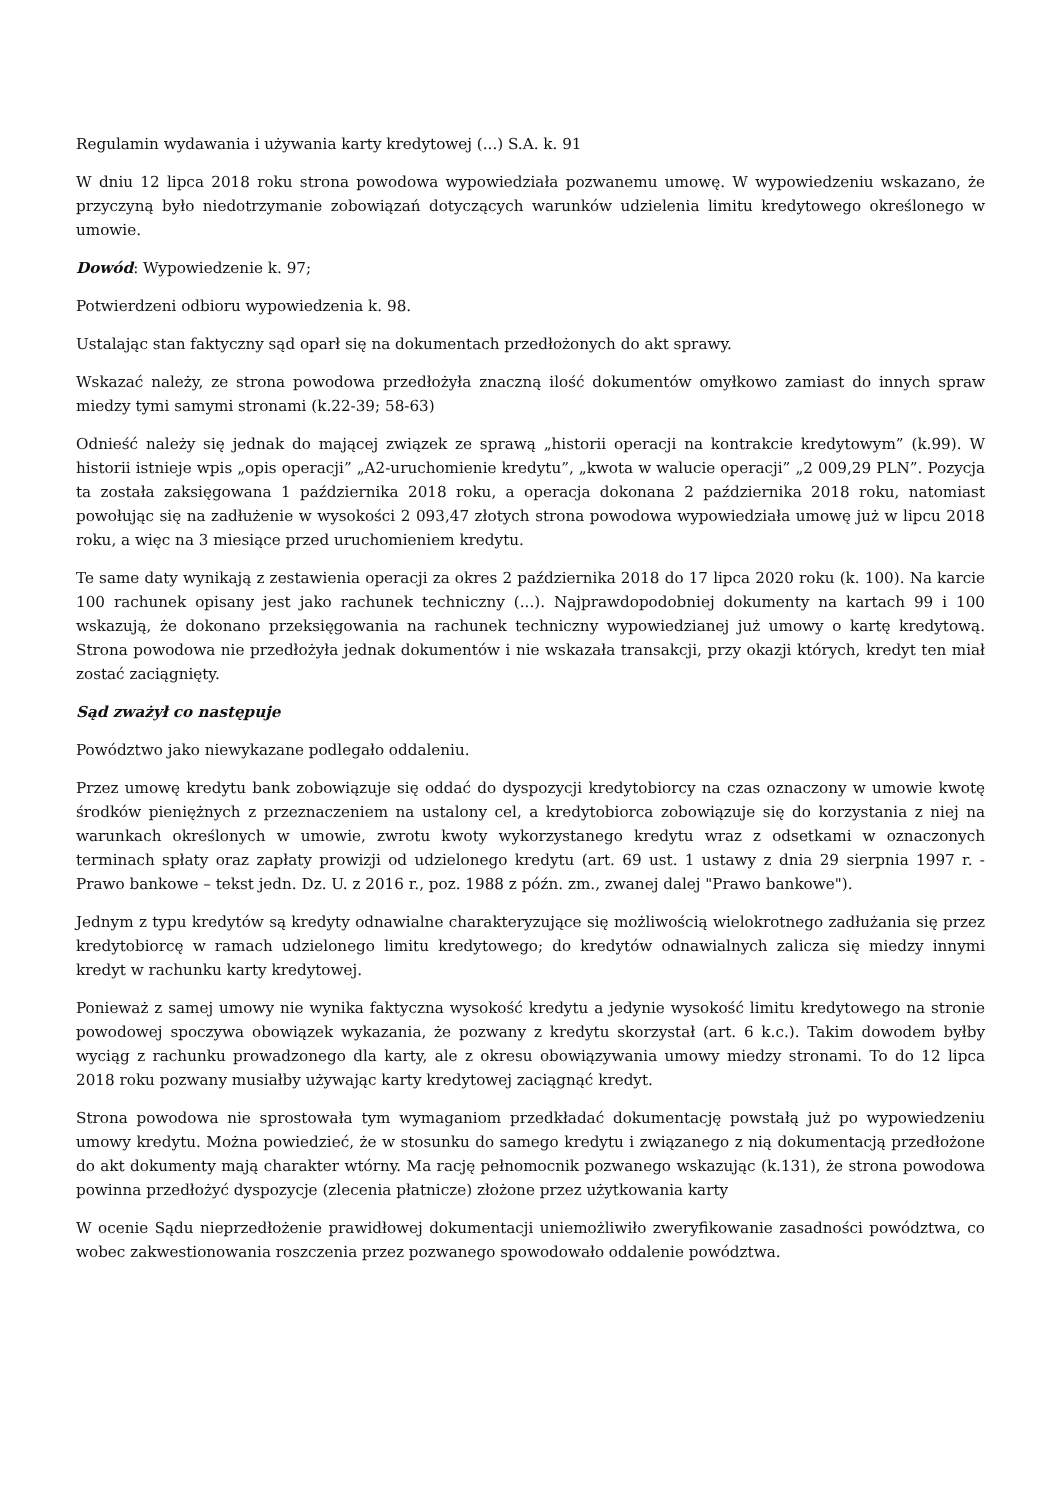Regulamin wydawania i używania karty kredytowej (...) S.A. k. 91
W dniu 12 lipca 2018 roku strona powodowa wypowiedziała pozwanemu umowę. W wypowiedzeniu wskazano, że przyczyną było niedotrzymanie zobowiązań dotyczących warunków udzielenia limitu kredytowego określonego w umowie.
Dowód: Wypowiedzenie k. 97;
Potwierdzeni odbioru wypowiedzenia k. 98.
Ustalając stan faktyczny sąd oparł się na dokumentach przedłożonych do akt sprawy.
Wskazać należy, ze strona powodowa przedłożyła znaczną ilość dokumentów omyłkowo zamiast do innych spraw miedzy tymi samymi stronami (k.22-39; 58-63)
Odnieść należy się jednak do mającej związek ze sprawą „historii operacji na kontrakcie kredytowym” (k.99). W historii istnieje wpis „opis operacji” „A2-uruchomienie kredytu”, „kwota w walucie operacji” „2 009,29 PLN”. Pozycja ta została zaksięgowana 1 października 2018 roku, a operacja dokonana 2 października 2018 roku, natomiast powołując się na zadłużenie w wysokości 2 093,47 złotych strona powodowa wypowiedziała umowę już w lipcu 2018 roku, a więc na 3 miesiące przed uruchomieniem kredytu.
Te same daty wynikają z zestawienia operacji za okres 2 października 2018 do 17 lipca 2020 roku (k. 100). Na karcie 100 rachunek opisany jest jako rachunek techniczny (...). Najprawdopodobniej dokumenty na kartach 99 i 100 wskazują, że dokonano przeksięgowania na rachunek techniczny wypowiedzianej już umowy o kartę kredytową. Strona powodowa nie przedłożyła jednak dokumentów i nie wskazała transakcji, przy okazji których, kredyt ten miał zostać zaciągnięty.
Sąd zważył co następuje
Powództwo jako niewykazane podlegało oddaleniu.
Przez umowę kredytu bank zobowiązuje się oddać do dyspozycji kredytobiorcy na czas oznaczony w umowie kwotę środków pieniężnych z przeznaczeniem na ustalony cel, a kredytobiorca zobowiązuje się do korzystania z niej na warunkach określonych w umowie, zwrotu kwoty wykorzystanego kredytu wraz z odsetkami w oznaczonych terminach spłaty oraz zapłaty prowizji od udzielonego kredytu (art. 69 ust. 1 ustawy z dnia 29 sierpnia 1997 r. - Prawo bankowe – tekst jedn. Dz. U. z 2016 r., poz. 1988 z późn. zm., zwanej dalej "Prawo bankowe").
Jednym z typu kredytów są kredyty odnawialne charakteryzujące się możliwością wielokrotnego zadłużania się przez kredytobiorcę w ramach udzielonego limitu kredytowego; do kredytów odnawialnych zalicza się miedzy innymi kredyt w rachunku karty kredytowej.
Ponieważ z samej umowy nie wynika faktyczna wysokość kredytu a jedynie wysokość limitu kredytowego na stronie powodowej spoczywa obowiązek wykazania, że pozwany z kredytu skorzystał (art. 6 k.c.). Takim dowodem byłby wyciąg z rachunku prowadzonego dla karty, ale z okresu obowiązywania umowy miedzy stronami. To do 12 lipca 2018 roku pozwany musiałby używając karty kredytowej zaciągnąć kredyt.
Strona powodowa nie sprostowała tym wymaganiom przedkładać dokumentację powstałą już po wypowiedzeniu umowy kredytu. Można powiedzieć, że w stosunku do samego kredytu i związanego z nią dokumentacją przedłożone do akt dokumenty mają charakter wtórny. Ma rację pełnomocnik pozwanego wskazując (k.131), że strona powodowa powinna przedłożyć dyspozycje (zlecenia płatnicze) złożone przez użytkowania karty
W ocenie Sądu nieprzedłożenie prawidłowej dokumentacji uniemożliwiło zweryfikowanie zasadności powództwa, co wobec zakwestionowania roszczenia przez pozwanego spowodowało oddalenie powództwa.